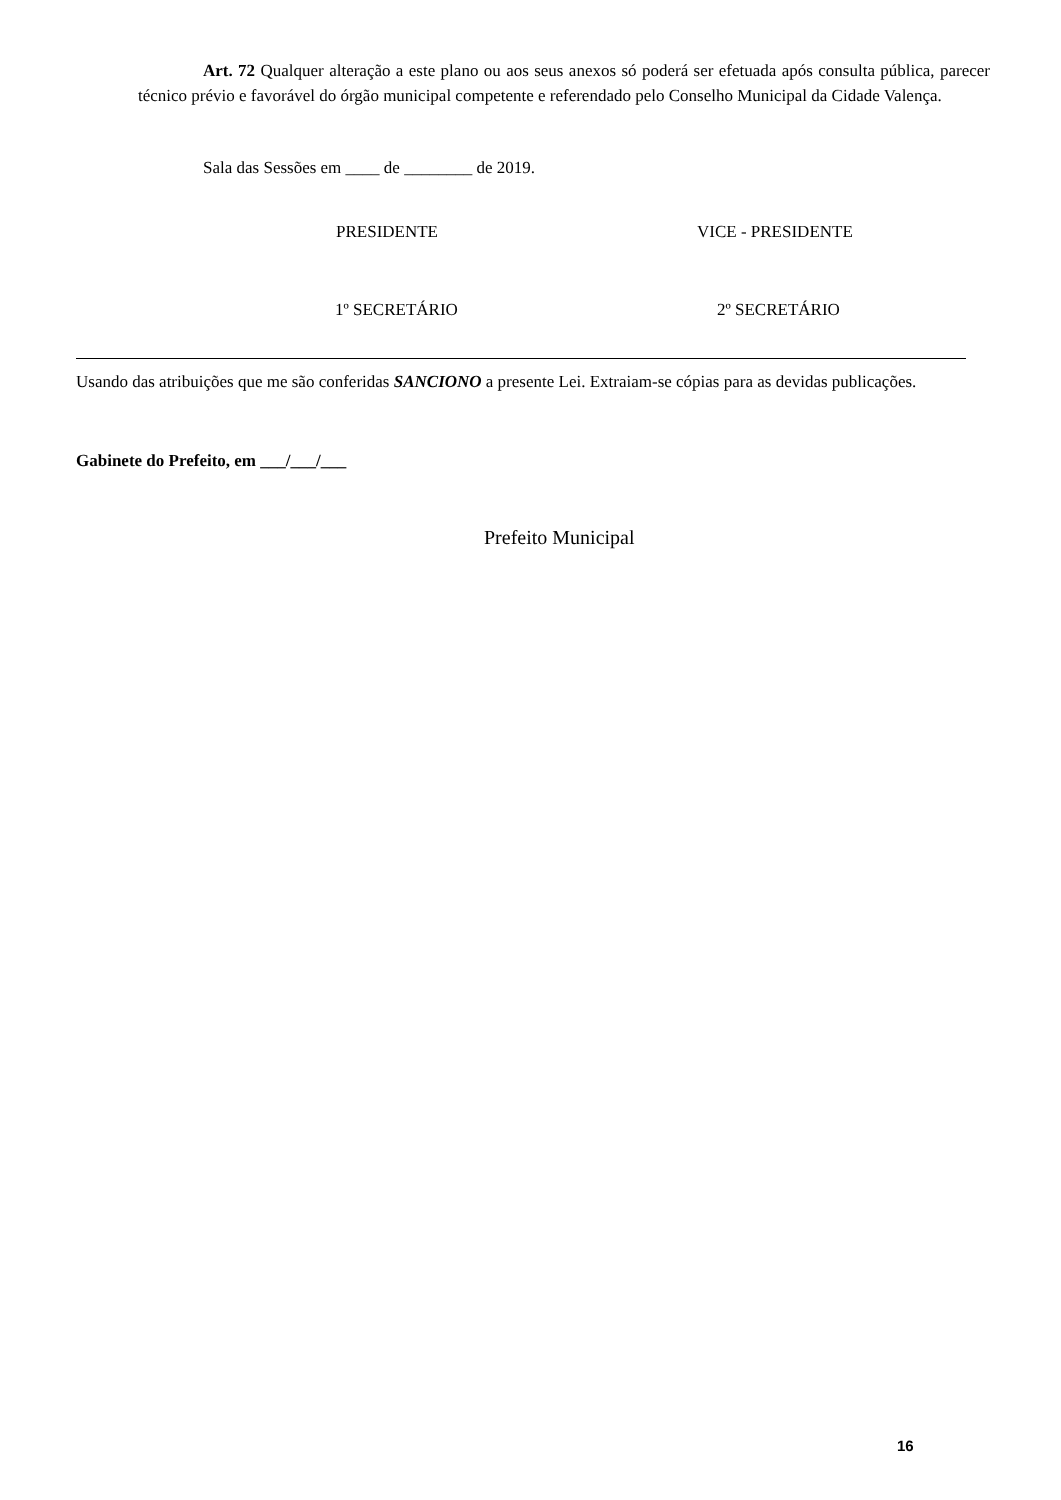Art. 72 Qualquer alteração a este plano ou aos seus anexos só poderá ser efetuada após consulta pública, parecer técnico prévio e favorável do órgão municipal competente e referendado pelo Conselho Municipal da Cidade Valença.
Sala das Sessões em ____ de ________ de 2019.
PRESIDENTE VICE - PRESIDENTE
1º SECRETÁRIO 2º SECRETÁRIO
Usando das atribuições que me são conferidas SANCIONO a presente Lei. Extraiam-se cópias para as devidas publicações.
Gabinete do Prefeito, em ___/___/___
Prefeito Municipal
16